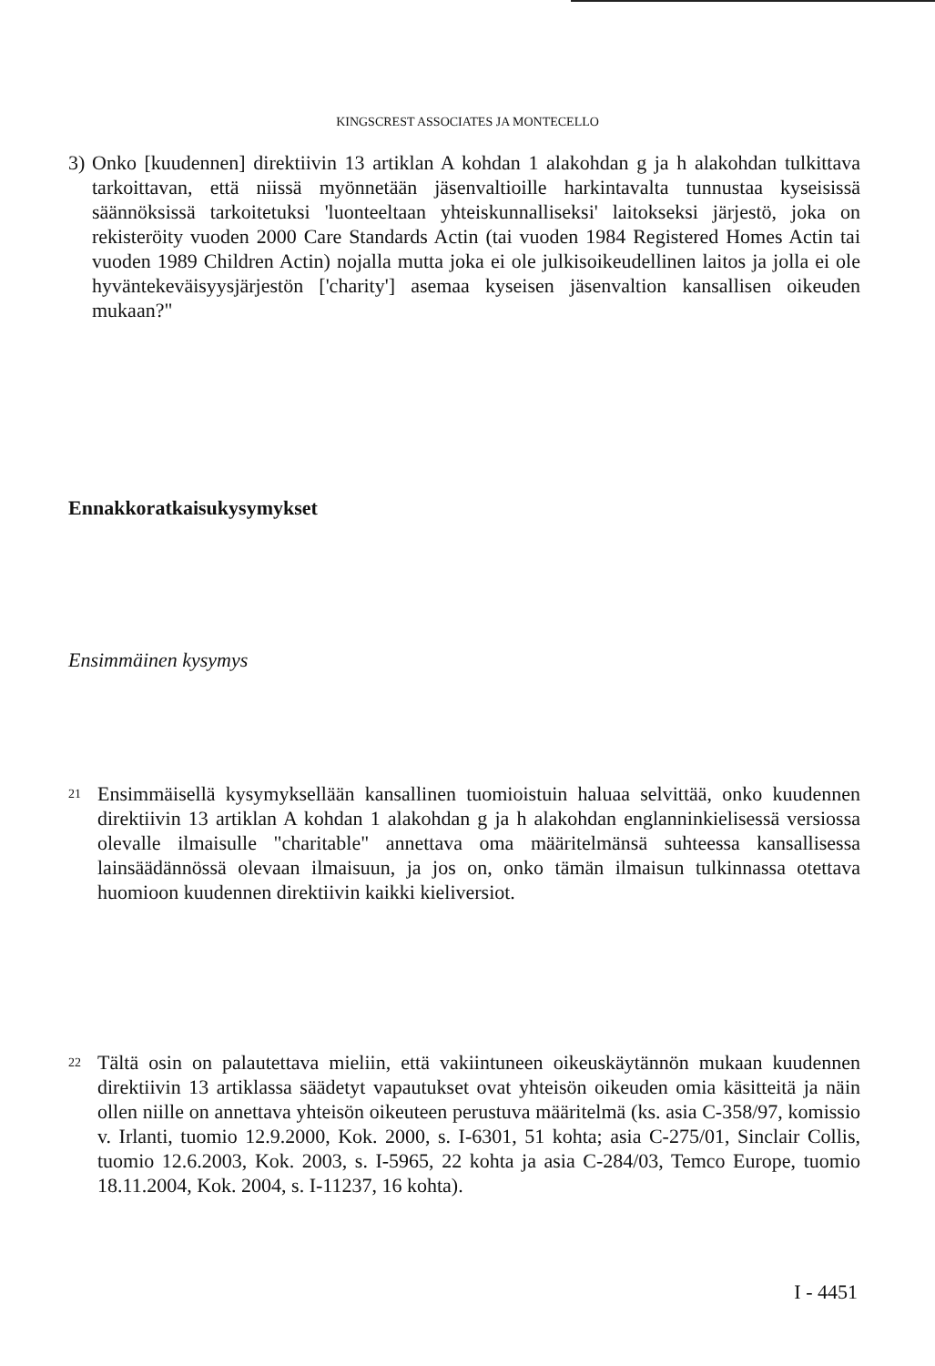KINGSCREST ASSOCIATES JA MONTECELLO
3)
Onko [kuudennen] direktiivin 13 artiklan A kohdan 1 alakohdan g ja h alakohdan tulkittava tarkoittavan, että niissä myönnetään jäsenvaltioille harkintavalta tunnustaa kyseisissä säännöksissä tarkoitetuksi 'luonteeltaan yhteiskunnalliseksi' laitokseksi järjestö, joka on rekisteröity vuoden 2000 Care Standards Actin (tai vuoden 1984 Registered Homes Actin tai vuoden 1989 Children Actin) nojalla mutta joka ei ole julkisoikeudellinen laitos ja jolla ei ole hyväntekeväisyysjärjestön ['charity'] asemaa kyseisen jäsenvaltion kansallisen oikeuden mukaan?"
Ennakkoratkaisukysymykset
Ensimmäinen kysymys
21
Ensimmäisellä kysymyksellään kansallinen tuomioistuin haluaa selvittää, onko kuudennen direktiivin 13 artiklan A kohdan 1 alakohdan g ja h alakohdan englanninkielisessä versiossa olevalle ilmaisulle "charitable" annettava oma määritelmänsä suhteessa kansallisessa lainsäädännössä olevaan ilmaisuun, ja jos on, onko tämän ilmaisun tulkinnassa otettava huomioon kuudennen direktiivin kaikki kieliversiot.
22
Tältä osin on palautettava mieliin, että vakiintuneen oikeuskäytännön mukaan kuudennen direktiivin 13 artiklassa säädetyt vapautukset ovat yhteisön oikeuden omia käsitteitä ja näin ollen niille on annettava yhteisön oikeuteen perustuva määritelmä (ks. asia C-358/97, komissio v. Irlanti, tuomio 12.9.2000, Kok. 2000, s. I-6301, 51 kohta; asia C-275/01, Sinclair Collis, tuomio 12.6.2003, Kok. 2003, s. I-5965, 22 kohta ja asia C-284/03, Temco Europe, tuomio 18.11.2004, Kok. 2004, s. I-11237, 16 kohta).
I - 4451